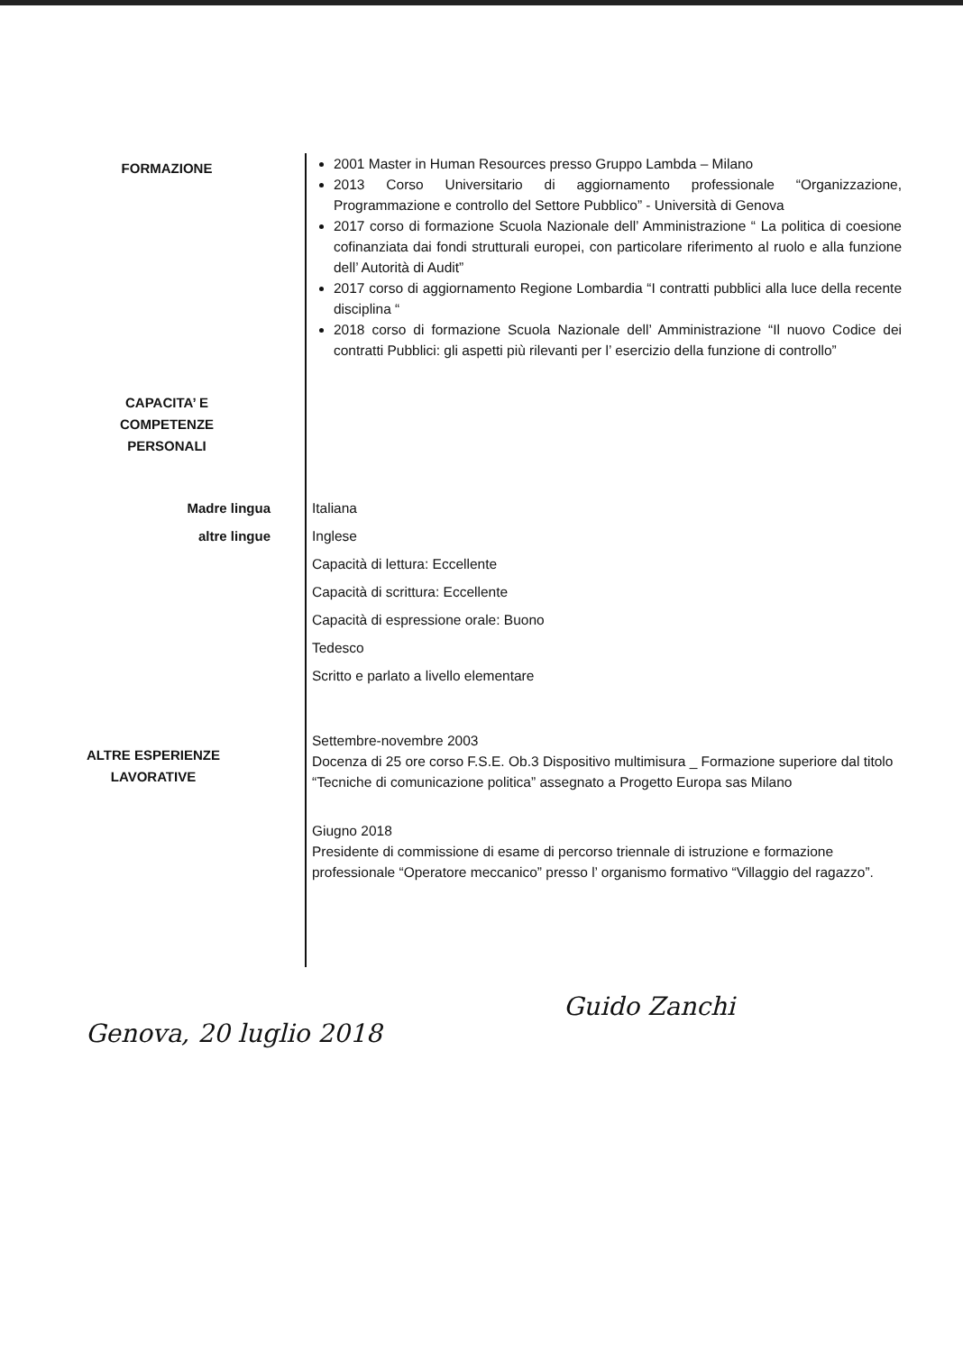FORMAZIONE
2001 Master in Human Resources presso Gruppo Lambda – Milano
2013 Corso Universitario di aggiornamento professionale “Organizzazione, Programmazione e controllo del Settore Pubblico” - Università di Genova
2017 corso di formazione Scuola Nazionale dell’ Amministrazione “ La politica di coesione cofinanziata dai fondi strutturali europei, con particolare riferimento al ruolo e alla funzione dell’ Autorità di Audit”
2017 corso di aggiornamento Regione Lombardia “I contratti pubblici alla luce della recente disciplina “
2018 corso di formazione Scuola Nazionale dell’ Amministrazione “Il nuovo Codice dei contratti Pubblici: gli aspetti più rilevanti per l’ esercizio della funzione di controllo”
CAPACITA’ E
COMPETENZE
PERSONALI
Madre lingua
altre lingue
Italiana
Inglese
Capacità di lettura: Eccellente
Capacità di scrittura: Eccellente
Capacità di espressione orale: Buono
Tedesco
Scritto e parlato a livello elementare
ALTRE ESPERIENZE
LAVORATIVE
Settembre-novembre 2003
Docenza di 25 ore corso F.S.E. Ob.3 Dispositivo multimisura _ Formazione superiore dal titolo “Tecniche di comunicazione politica” assegnato a Progetto Europa sas Milano
Giugno 2018
Presidente di commissione di esame di percorso triennale di istruzione e formazione professionale “Operatore meccanico” presso l’ organismo formativo “Villaggio del ragazzo”.
Genova, 20 luglio 2018
Guido Zanchi